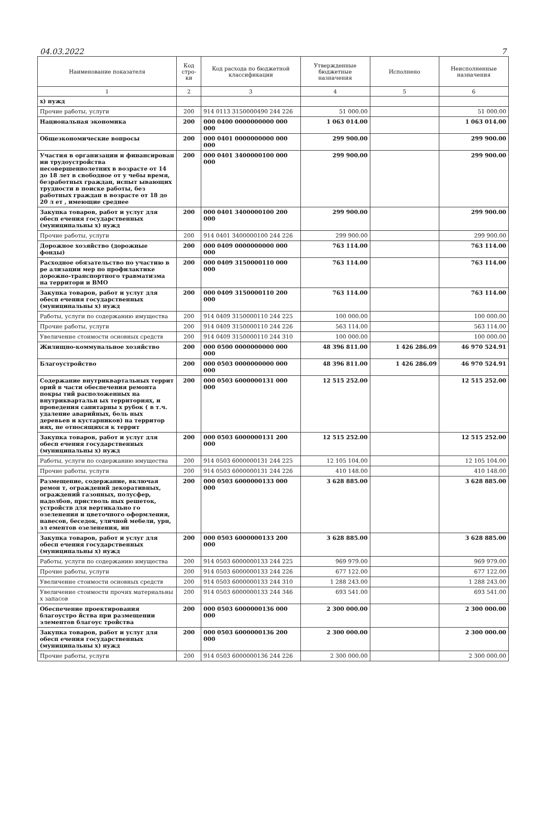04.03.2022 7
| Наименование показателя | Код стро-ки | Код расхода по бюджетной классификации | Утвержденные бюджетные назначения | Исполнено | Неисполненные назначения |
| --- | --- | --- | --- | --- | --- |
| 1 | 2 | 3 | 4 | 5 | 6 |
| х) нужд | | | | | |
| Прочие работы, услуги | 200 | 914 0113 3150000490 244 226 | 51 000.00 | | 51 000.00 |
| Национальная экономика | 200 | 000 0400 0000000000 000 000 | 1 063 014.00 | | 1 063 014.00 |
| Общеэкономические вопросы | 200 | 000 0401 0000000000 000 000 | 299 900.00 | | 299 900.00 |
| Участия в организации и финансирован ии трудоустройства несовершеннолетних в возрасте от 14 до 18 лет в свободное от у чебы время, безработных граждан, испыт ывающих трудности в поиске работы, без работных граждан в возрасте от 18 до 20 л ет , имеющие среднее | 200 | 000 0401 3400000100 000 000 | 299 900.00 | | 299 900.00 |
| Закупка товаров, работ и услуг для обесп ечения государственных (муниципальны х) нужд | 200 | 000 0401 3400000100 200 000 | 299 900.00 | | 299 900.00 |
| Прочие работы, услуги | 200 | 914 0401 3400000100 244 226 | 299 900.00 | | 299 900.00 |
| Дорожное хозяйство (дорожные фонды) | 200 | 000 0409 0000000000 000 000 | 763 114.00 | | 763 114.00 |
| Расходное обязательство по участию в ре ализации мер по профилактике дорожно-транспортного травматизма на территори и ВМО | 200 | 000 0409 3150000110 000 000 | 763 114.00 | | 763 114.00 |
| Закупка товаров, работ и услуг для обесп ечения государственных (муниципальны х) нужд | 200 | 000 0409 3150000110 200 000 | 763 114.00 | | 763 114.00 |
| Работы, услуги по содержанию имущества | 200 | 914 0409 3150000110 244 225 | 100 000.00 | | 100 000.00 |
| Прочие работы, услуги | 200 | 914 0409 3150000110 244 226 | 563 114.00 | | 563 114.00 |
| Увеличение стоимости основных средств | 200 | 914 0409 3150000110 244 310 | 100 000.00 | | 100 000.00 |
| Жилищно-коммунальное хозяйство | 200 | 000 0500 0000000000 000 000 | 48 396 811.00 | 1 426 286.09 | 46 970 524.91 |
| Благоустройство | 200 | 000 0503 0000000000 000 000 | 48 396 811.00 | 1 426 286.09 | 46 970 524.91 |
| Содержание внутриквартальных террит орий в части обеспечения ремонта покры тий расположенных на внутриквартальн ых территориях, и проведения санитарны х рубок ( в т.ч. удаление аварийных, боль ных деревьев и кустарников) на территор иях, не относящихся к террит | 200 | 000 0503 6000000131 000 000 | 12 515 252.00 | | 12 515 252.00 |
| Закупка товаров, работ и услуг для обесп ечения государственных (муниципальны х) нужд | 200 | 000 0503 6000000131 200 000 | 12 515 252.00 | | 12 515 252.00 |
| Работы, услуги по содержанию имущества | 200 | 914 0503 6000000131 244 225 | 12 105 104.00 | | 12 105 104.00 |
| Прочие работы, услуги | 200 | 914 0503 6000000131 244 226 | 410 148.00 | | 410 148.00 |
| Размещение, содержание, включая ремон т, ограждений декоративных, ограждений газонных, полусфер, надолбов, пристволь ных решеток, устройств для вертикально го озеленения и цветочного оформления, навесов, беседок, уличной мебели, урн, эл ементов озеленения, ин | 200 | 000 0503 6000000133 000 000 | 3 628 885.00 | | 3 628 885.00 |
| Закупка товаров, работ и услуг для обесп ечения государственных (муниципальны х) нужд | 200 | 000 0503 6000000133 200 000 | 3 628 885.00 | | 3 628 885.00 |
| Работы, услуги по содержанию имущества | 200 | 914 0503 6000000133 244 225 | 969 979.00 | | 969 979.00 |
| Прочие работы, услуги | 200 | 914 0503 6000000133 244 226 | 677 122.00 | | 677 122.00 |
| Увеличение стоимости основных средств | 200 | 914 0503 6000000133 244 310 | 1 288 243.00 | | 1 288 243.00 |
| Увеличение стоимости прочих материальны х запасов | 200 | 914 0503 6000000133 244 346 | 693 541.00 | | 693 541.00 |
| Обеспечение проектирования благоустро йства при размещении элементов благоус тройства | 200 | 000 0503 6000000136 000 000 | 2 300 000.00 | | 2 300 000.00 |
| Закупка товаров, работ и услуг для обесп ечения государственных (муниципальны х) нужд | 200 | 000 0503 6000000136 200 000 | 2 300 000.00 | | 2 300 000.00 |
| Прочие работы, услуги | 200 | 914 0503 6000000136 244 226 | 2 300 000.00 | | 2 300 000.00 |